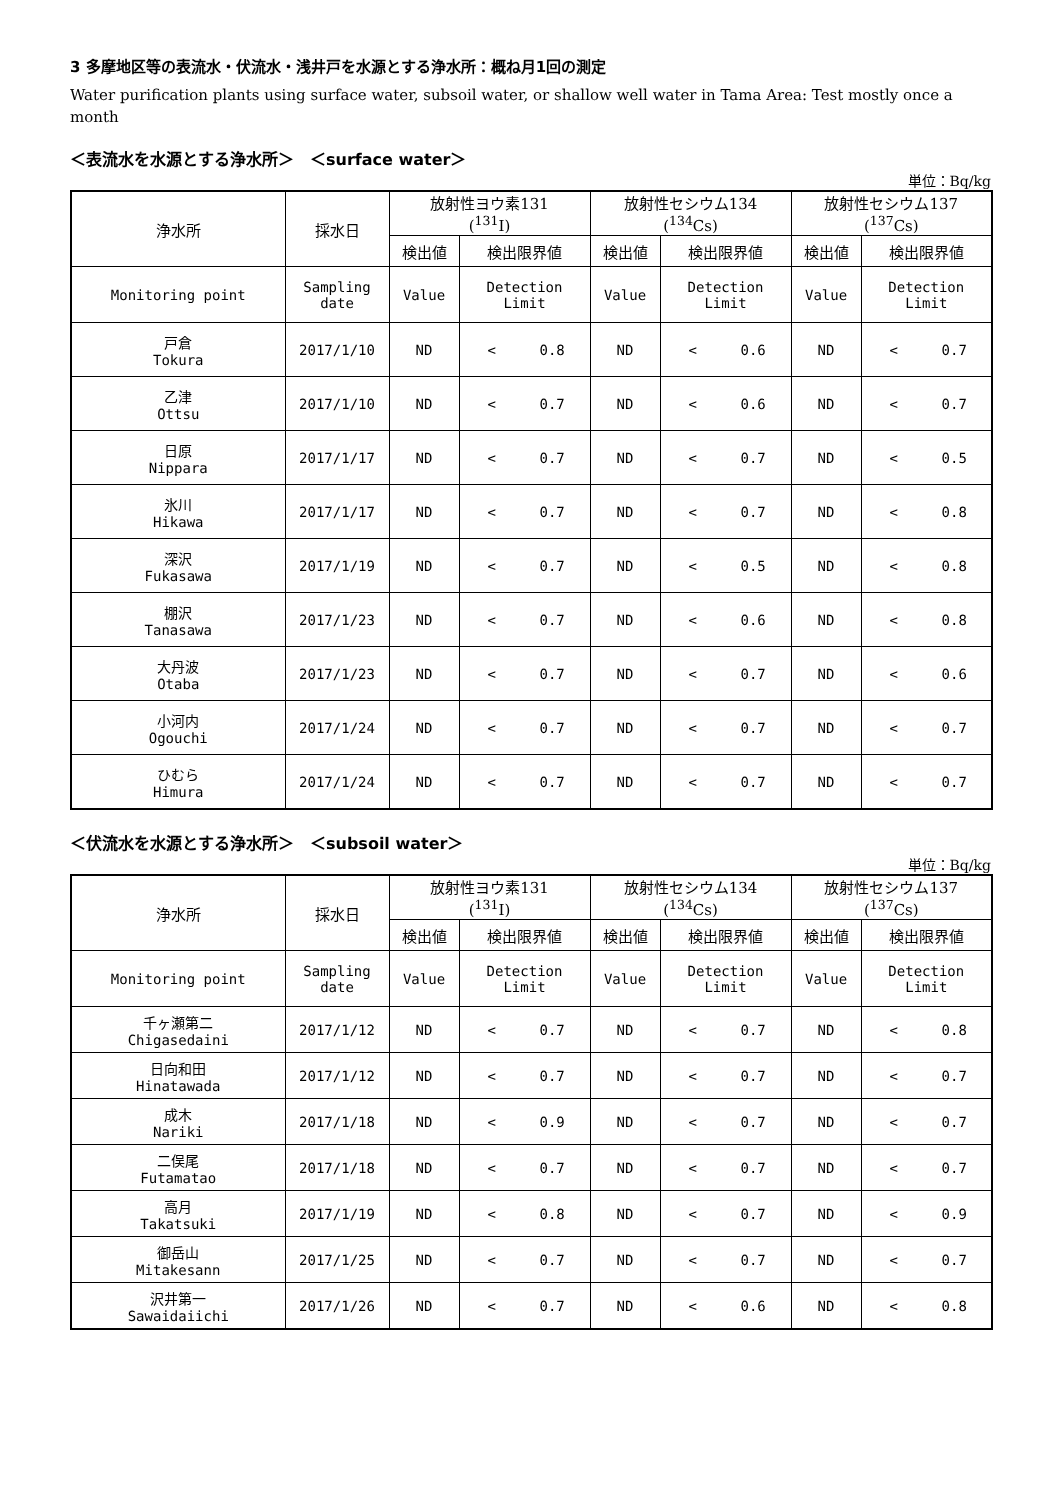3 多摩地区等の表流水・伏流水・浅井戸を水源とする浄水所：概ね月1回の測定
Water purification plants using surface water, subsoil water, or shallow well water in Tama Area: Test mostly once a month
＜表流水を水源とする浄水所＞　＜surface water＞
単位：Bq/kg
| 浄水所 | 採水日 | 放射性ヨウ素131 (<sup>131</sup>I) | | 放射性セシウム134 (<sup>134</sup>Cs) | | 放射性セシウム137 (<sup>137</sup>Cs) | |
| --- | --- | --- | --- | --- | --- | --- | --- |
| | | 検出値 | 検出限界値 | 検出値 | 検出限界値 | 検出値 | 検出限界値 |
| Monitoring point | Sampling date | Value | Detection Limit | Value | Detection Limit | Value | Detection Limit |
| 戸倉 Tokura | 2017/1/10 | ND | < 0.8 | ND | < 0.6 | ND | < 0.7 |
| 乙津 Ottsu | 2017/1/10 | ND | < 0.7 | ND | < 0.6 | ND | < 0.7 |
| 日原 Nippara | 2017/1/17 | ND | < 0.7 | ND | < 0.7 | ND | < 0.5 |
| 氷川 Hikawa | 2017/1/17 | ND | < 0.7 | ND | < 0.7 | ND | < 0.8 |
| 深沢 Fukasawa | 2017/1/19 | ND | < 0.7 | ND | < 0.5 | ND | < 0.8 |
| 棚沢 Tanasawa | 2017/1/23 | ND | < 0.7 | ND | < 0.6 | ND | < 0.8 |
| 大丹波 Otaba | 2017/1/23 | ND | < 0.7 | ND | < 0.7 | ND | < 0.6 |
| 小河内 Ogouchi | 2017/1/24 | ND | < 0.7 | ND | < 0.7 | ND | < 0.7 |
| ひむら Himura | 2017/1/24 | ND | < 0.7 | ND | < 0.7 | ND | < 0.7 |
＜伏流水を水源とする浄水所＞　＜subsoil water＞
単位：Bq/kg
| 浄水所 | 採水日 | 放射性ヨウ素131 (<sup>131</sup>I) | | 放射性セシウム134 (<sup>134</sup>Cs) | | 放射性セシウム137 (<sup>137</sup>Cs) | |
| --- | --- | --- | --- | --- | --- | --- | --- |
| | | 検出値 | 検出限界値 | 検出値 | 検出限界値 | 検出値 | 検出限界値 |
| Monitoring point | Sampling date | Value | Detection Limit | Value | Detection Limit | Value | Detection Limit |
| 千ヶ瀬第二 Chigasedaini | 2017/1/12 | ND | < 0.7 | ND | < 0.7 | ND | < 0.8 |
| 日向和田 Hinatawada | 2017/1/12 | ND | < 0.7 | ND | < 0.7 | ND | < 0.7 |
| 成木 Nariki | 2017/1/18 | ND | < 0.9 | ND | < 0.7 | ND | < 0.7 |
| 二俣尾 Futamatao | 2017/1/18 | ND | < 0.7 | ND | < 0.7 | ND | < 0.7 |
| 高月 Takatsuki | 2017/1/19 | ND | < 0.8 | ND | < 0.7 | ND | < 0.9 |
| 御岳山 Mitakesann | 2017/1/25 | ND | < 0.7 | ND | < 0.7 | ND | < 0.7 |
| 沢井第一 Sawaidaiichi | 2017/1/26 | ND | < 0.7 | ND | < 0.6 | ND | < 0.8 |